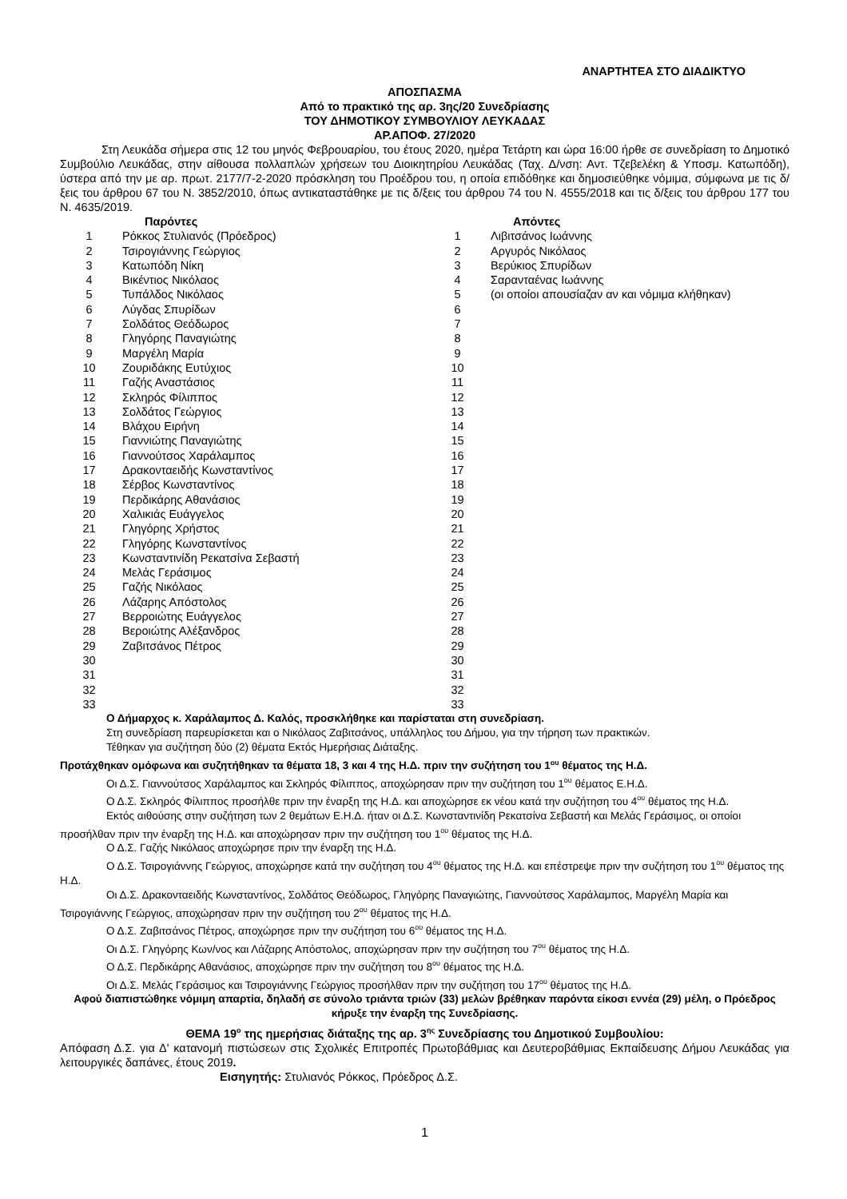ΑΝΑΡΤΗΤΕΑ ΣΤΟ ΔΙΑΔΙΚΤΥΟ
ΑΠΟΣΠΑΣΜΑ
Από το πρακτικό της αρ. 3ης/20 Συνεδρίασης
ΤΟΥ ΔΗΜΟΤΙΚΟΥ ΣΥΜΒΟΥΛΙΟΥ ΛΕΥΚΑΔΑΣ
ΑΡ.ΑΠΟΦ. 27/2020
Στη Λευκάδα σήμερα στις 12 του μηνός Φεβρουαρίου, του έτους 2020, ημέρα Τετάρτη και ώρα 16:00 ήρθε σε συνεδρίαση το Δημοτικό Συμβούλιο Λευκάδας, στην αίθουσα πολλαπλών χρήσεων του Διοικητηρίου Λευκάδας (Ταχ. Δ/νση: Αντ. Τζεβελέκη & Υποσμ. Κατωπόδη), ύστερα από την με αρ. πρωτ. 2177/7-2-2020 πρόσκληση του Προέδρου του, η οποία επιδόθηκε και δημοσιεύθηκε νόμιμα, σύμφωνα με τις δ/ξεις του άρθρου 67 του Ν. 3852/2010, όπως αντικαταστάθηκε με τις δ/ξεις του άρθρου 74 του Ν. 4555/2018 και τις δ/ξεις του άρθρου 177 του Ν. 4635/2019.
| | Παρόντες | | Απόντες |
| --- | --- | --- | --- |
| 1 | Ρόκκος Στυλιανός (Πρόεδρος) | 1 | Λιβιτσάνος Ιωάννης |
| 2 | Τσιρογιάννης Γεώργιος | 2 | Αργυρός Νικόλαος |
| 3 | Κατωπόδη Νίκη | 3 | Βερύκιος Σπυρίδων |
| 4 | Βικέντιος Νικόλαος | 4 | Σαρανταένας Ιωάννης |
| 5 | Τυπάλδος Νικόλαος | 5 | (οι οποίοι απουσίαζαν αν και νόμιμα κλήθηκαν) |
| 6 | Λύγδας Σπυρίδων | 6 | |
| 7 | Σολδάτος Θεόδωρος | 7 | |
| 8 | Γληγόρης Παναγιώτης | 8 | |
| 9 | Μαργέλη Μαρία | 9 | |
| 10 | Ζουριδάκης Ευτύχιος | 10 | |
| 11 | Γαζής Αναστάσιος | 11 | |
| 12 | Σκληρός Φίλιππος | 12 | |
| 13 | Σολδάτος Γεώργιος | 13 | |
| 14 | Βλάχου Ειρήνη | 14 | |
| 15 | Γιαννιώτης Παναγιώτης | 15 | |
| 16 | Γιαννούτσος Χαράλαμπος | 16 | |
| 17 | Δρακονταειδής Κωνσταντίνος | 17 | |
| 18 | Σέρβος Κωνσταντίνος | 18 | |
| 19 | Περδικάρης Αθανάσιος | 19 | |
| 20 | Χαλικιάς Ευάγγελος | 20 | |
| 21 | Γληγόρης Χρήστος | 21 | |
| 22 | Γληγόρης Κωνσταντίνος | 22 | |
| 23 | Κωνσταντινίδη Ρεκατσίνα Σεβαστή | 23 | |
| 24 | Μελάς Γεράσιμος | 24 | |
| 25 | Γαζής Νικόλαος | 25 | |
| 26 | Λάζαρης Απόστολος | 26 | |
| 27 | Βερροιώτης Ευάγγελος | 27 | |
| 28 | Βεροιώτης Αλέξανδρος | 28 | |
| 29 | Ζαβιτσάνος Πέτρος | 29 | |
| 30 | | 30 | |
| 31 | | 31 | |
| 32 | | 32 | |
| 33 | | 33 | |
Ο Δήμαρχος κ. Χαράλαμπος Δ. Καλός, προσκλήθηκε και παρίσταται στη συνεδρίαση.
Στη συνεδρίαση παρευρίσκεται και ο Νικόλαος Ζαβιτσάνος, υπάλληλος του Δήμου, για την τήρηση των πρακτικών.
Τέθηκαν για συζήτηση δύο (2) θέματα Εκτός Ημερήσιας Διάταξης.
Προτάχθηκαν ομόφωνα και συζητήθηκαν τα θέματα 18, 3 και 4 της Η.Δ. πριν την συζήτηση του 1<sup>ου</sup> θέματος της Η.Δ.
Οι Δ.Σ. Γιαννούτσος Χαράλαμπος και Σκληρός Φίλιππος, αποχώρησαν πριν την συζήτηση του 1<sup>ου</sup> θέματος Ε.Η.Δ.
Ο Δ.Σ. Σκληρός Φίλιππος προσήλθε πριν την έναρξη της Η.Δ. και αποχώρησε εκ νέου κατά την συζήτηση του 4<sup>ου</sup> θέματος της Η.Δ.
Εκτός αιθούσης στην συζήτηση των 2 θεμάτων Ε.Η.Δ. ήταν οι Δ.Σ. Κωνσταντινίδη Ρεκατσίνα Σεβαστή και Μελάς Γεράσιμος, οι οποίοι προσήλθαν πριν την έναρξη της Η.Δ. και αποχώρησαν πριν την συζήτηση του 1<sup>ου</sup> θέματος της Η.Δ.
Ο Δ.Σ. Γαζής Νικόλαος αποχώρησε πριν την έναρξη της Η.Δ.
Ο Δ.Σ. Τσιρογιάννης Γεώργιος, αποχώρησε κατά την συζήτηση του 4<sup>ου</sup> θέματος της Η.Δ. και επέστρεψε πριν την συζήτηση του 1<sup>ου</sup> θέματος της Η.Δ.
Οι Δ.Σ. Δρακονταειδής Κωνσταντίνος, Σολδάτος Θεόδωρος, Γληγόρης Παναγιώτης, Γιαννούτσος Χαράλαμπος, Μαργέλη Μαρία και Τσιρογιάννης Γεώργιος, αποχώρησαν πριν την συζήτηση του 2<sup>ου</sup> θέματος της Η.Δ.
Ο Δ.Σ. Ζαβιτσάνος Πέτρος, αποχώρησε πριν την συζήτηση του 6<sup>ου</sup> θέματος της Η.Δ.
Οι Δ.Σ. Γληγόρης Κων/νος και Λάζαρης Απόστολος, αποχώρησαν πριν την συζήτηση του 7<sup>ου</sup> θέματος της Η.Δ.
Ο Δ.Σ. Περδικάρης Αθανάσιος, αποχώρησε πριν την συζήτηση του 8<sup>ου</sup> θέματος της Η.Δ.
Οι Δ.Σ. Μελάς Γεράσιμος και Τσιρογιάννης Γεώργιος προσήλθαν πριν την συζήτηση του 17<sup>ου</sup> θέματος της Η.Δ.
Αφού διαπιστώθηκε νόμιμη απαρτία, δηλαδή σε σύνολο τριάντα τριών (33) μελών βρέθηκαν παρόντα είκοσι εννέα (29) μέλη, ο Πρόεδρος κήρυξε την έναρξη της Συνεδρίασης.
ΘΕΜΑ 19<sup>ο</sup> της ημερήσιας διάταξης της αρ. 3<sup>ης</sup> Συνεδρίασης του Δημοτικού Συμβουλίου:
Απόφαση Δ.Σ. για Δ' κατανομή πιστώσεων στις Σχολικές Επιτροπές Πρωτοβάθμιας και Δευτεροβάθμιας Εκπαίδευσης Δήμου Λευκάδας για λειτουργικές δαπάνες, έτους 2019.
Εισηγητής: Στυλιανός Ρόκκος, Πρόεδρος Δ.Σ.
1